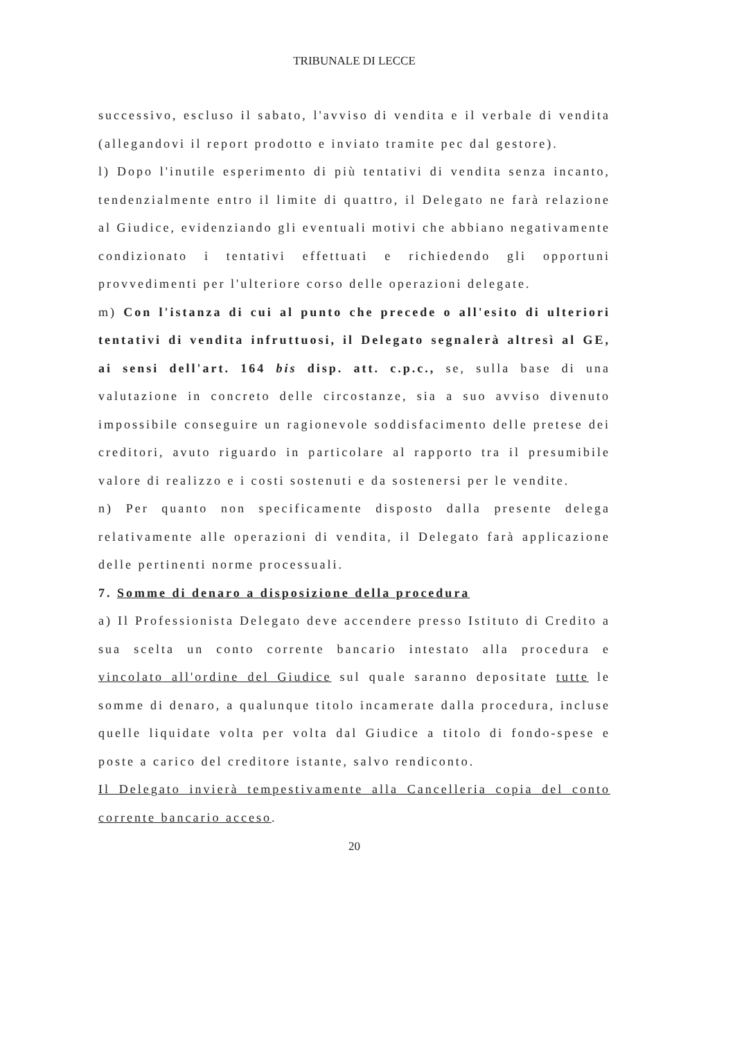TRIBUNALE DI LECCE
successivo, escluso il sabato, l'avviso di vendita e il verbale di vendita (allegandovi il report prodotto e inviato tramite pec dal gestore).
l) Dopo l'inutile esperimento di più tentativi di vendita senza incanto, tendenzialmente entro il limite di quattro, il Delegato ne farà relazione al Giudice, evidenziando gli eventuali motivi che abbiano negativamente condizionato i tentativi effettuati e richiedendo gli opportuni provvedimenti per l'ulteriore corso delle operazioni delegate.
m) Con l'istanza di cui al punto che precede o all'esito di ulteriori tentativi di vendita infruttuosi, il Delegato segnalerà altresì al GE, ai sensi dell'art. 164 bis disp. att. c.p.c., se, sulla base di una valutazione in concreto delle circostanze, sia a suo avviso divenuto impossibile conseguire un ragionevole soddisfacimento delle pretese dei creditori, avuto riguardo in particolare al rapporto tra il presumibile valore di realizzo e i costi sostenuti e da sostenersi per le vendite.
n) Per quanto non specificamente disposto dalla presente delega relativamente alle operazioni di vendita, il Delegato farà applicazione delle pertinenti norme processuali.
7. Somme di denaro a disposizione della procedura
a) Il Professionista Delegato deve accendere presso Istituto di Credito a sua scelta un conto corrente bancario intestato alla procedura e vincolato all'ordine del Giudice sul quale saranno depositate tutte le somme di denaro, a qualunque titolo incamerate dalla procedura, incluse quelle liquidate volta per volta dal Giudice a titolo di fondo-spese e poste a carico del creditore istante, salvo rendiconto.
Il Delegato invierà tempestivamente alla Cancelleria copia del conto corrente bancario acceso.
20